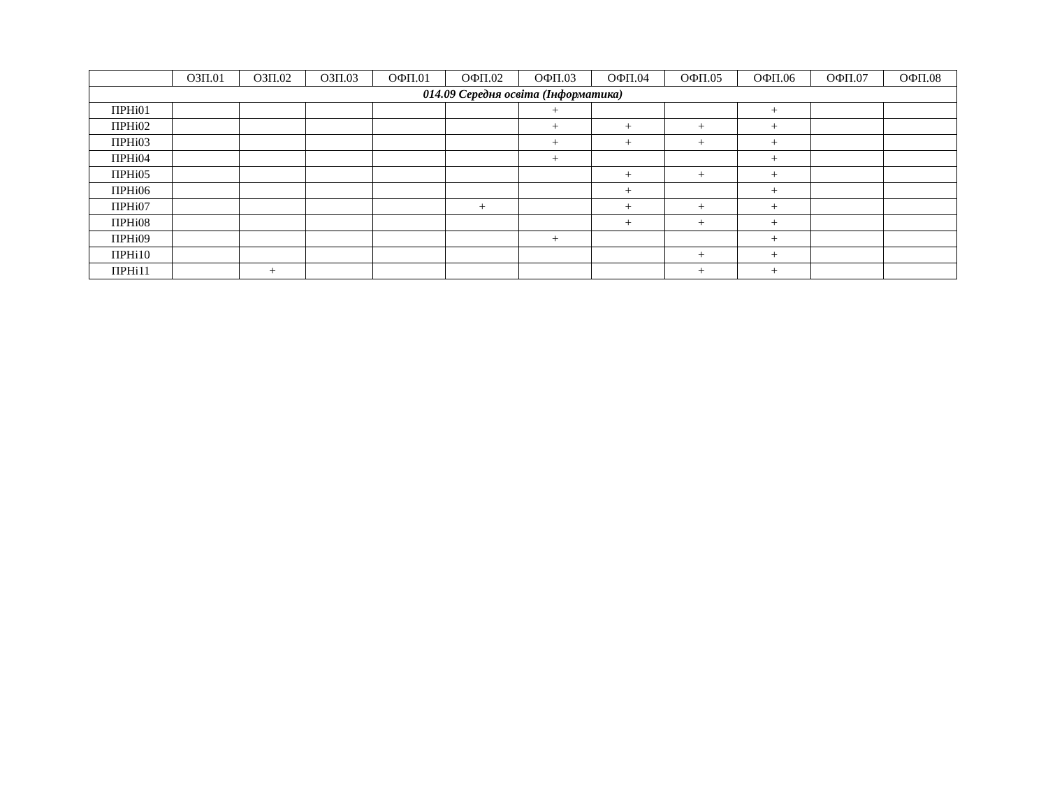| | ОЗП.01 | ОЗП.02 | ОЗП.03 | ОФП.01 | ОФП.02 | ОФП.03 | ОФП.04 | ОФП.05 | ОФП.06 | ОФП.07 | ОФП.08 |
| --- | --- | --- | --- | --- | --- | --- | --- | --- | --- | --- | --- |
| 014.09 Середня освіта (Інформатика) | | | | | | | | | | | |
| ПРНі01 | | | | | | + | | | + | | |
| ПРНі02 | | | | | | + | + | + | + | | |
| ПРНі03 | | | | | | + | + | + | + | | |
| ПРНі04 | | | | | | + | | | + | | |
| ПРНі05 | | | | | | | + | + | + | | |
| ПРНі06 | | | | | | | + | | + | | |
| ПРНі07 | | | | | + | | + | + | + | | |
| ПРНі08 | | | | | | | + | + | + | | |
| ПРНі09 | | | | | | + | | | + | | |
| ПРНі10 | | | | | | | | + | + | | |
| ПРНі11 | | + | | | | | | + | + | | |